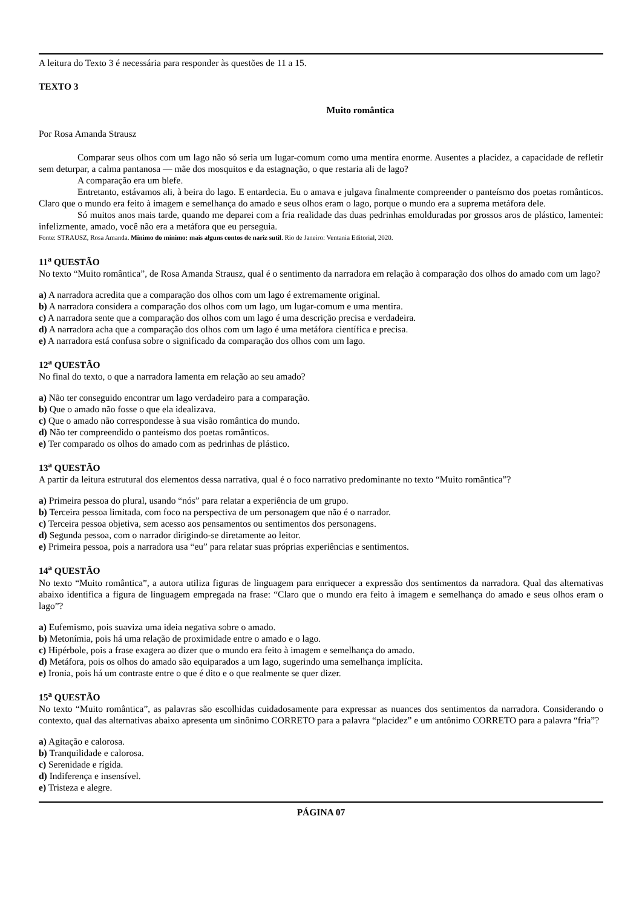A leitura do Texto 3 é necessária para responder às questões de 11 a 15.
TEXTO 3
Muito romântica
Por Rosa Amanda Strausz
Comparar seus olhos com um lago não só seria um lugar-comum como uma mentira enorme. Ausentes a placidez, a capacidade de refletir sem deturpar, a calma pantanosa — mãe dos mosquitos e da estagnação, o que restaria ali de lago?
A comparação era um blefe.
Entretanto, estávamos ali, à beira do lago. E entardecia. Eu o amava e julgava finalmente compreender o panteísmo dos poetas românticos. Claro que o mundo era feito à imagem e semelhança do amado e seus olhos eram o lago, porque o mundo era a suprema metáfora dele.
Só muitos anos mais tarde, quando me deparei com a fria realidade das duas pedrinhas emolduradas por grossos aros de plástico, lamentei: infelizmente, amado, você não era a metáfora que eu perseguia.
Fonte: STRAUSZ, Rosa Amanda. Mínimo do mínimo: mais alguns contos de nariz sutil. Rio de Janeiro: Ventania Editorial, 2020.
11<sup>a</sup> QUESTÃO
No texto “Muito romântica”, de Rosa Amanda Strausz, qual é o sentimento da narradora em relação à comparação dos olhos do amado com um lago?
a) A narradora acredita que a comparação dos olhos com um lago é extremamente original.
b) A narradora considera a comparação dos olhos com um lago, um lugar-comum e uma mentira.
c) A narradora sente que a comparação dos olhos com um lago é uma descrição precisa e verdadeira.
d) A narradora acha que a comparação dos olhos com um lago é uma metáfora científica e precisa.
e) A narradora está confusa sobre o significado da comparação dos olhos com um lago.
12<sup>a</sup> QUESTÃO
No final do texto, o que a narradora lamenta em relação ao seu amado?
a) Não ter conseguido encontrar um lago verdadeiro para a comparação.
b) Que o amado não fosse o que ela idealizava.
c) Que o amado não correspondesse à sua visão romântica do mundo.
d) Não ter compreendido o panteísmo dos poetas românticos.
e) Ter comparado os olhos do amado com as pedrinhas de plástico.
13<sup>a</sup> QUESTÃO
A partir da leitura estrutural dos elementos dessa narrativa, qual é o foco narrativo predominante no texto “Muito romântica”?
a) Primeira pessoa do plural, usando “nós” para relatar a experiência de um grupo.
b) Terceira pessoa limitada, com foco na perspectiva de um personagem que não é o narrador.
c) Terceira pessoa objetiva, sem acesso aos pensamentos ou sentimentos dos personagens.
d) Segunda pessoa, com o narrador dirigindo-se diretamente ao leitor.
e) Primeira pessoa, pois a narradora usa “eu” para relatar suas próprias experiências e sentimentos.
14<sup>a</sup> QUESTÃO
No texto “Muito romântica”, a autora utiliza figuras de linguagem para enriquecer a expressão dos sentimentos da narradora. Qual das alternativas abaixo identifica a figura de linguagem empregada na frase: “Claro que o mundo era feito à imagem e semelhança do amado e seus olhos eram o lago”?
a) Eufemismo, pois suaviza uma ideia negativa sobre o amado.
b) Metonímia, pois há uma relação de proximidade entre o amado e o lago.
c) Hipérbole, pois a frase exagera ao dizer que o mundo era feito à imagem e semelhança do amado.
d) Metáfora, pois os olhos do amado são equiparados a um lago, sugerindo uma semelhança implícita.
e) Ironia, pois há um contraste entre o que é dito e o que realmente se quer dizer.
15<sup>a</sup> QUESTÃO
No texto “Muito romântica”, as palavras são escolhidas cuidadosamente para expressar as nuances dos sentimentos da narradora. Considerando o contexto, qual das alternativas abaixo apresenta um sinônimo CORRETO para a palavra “placidez” e um antônimo CORRETO para a palavra “fria”?
a) Agitação e calorosa.
b) Tranquilidade e calorosa.
c) Serenidade e rígida.
d) Indiferença e insensível.
e) Tristeza e alegre.
PÁGINA 07